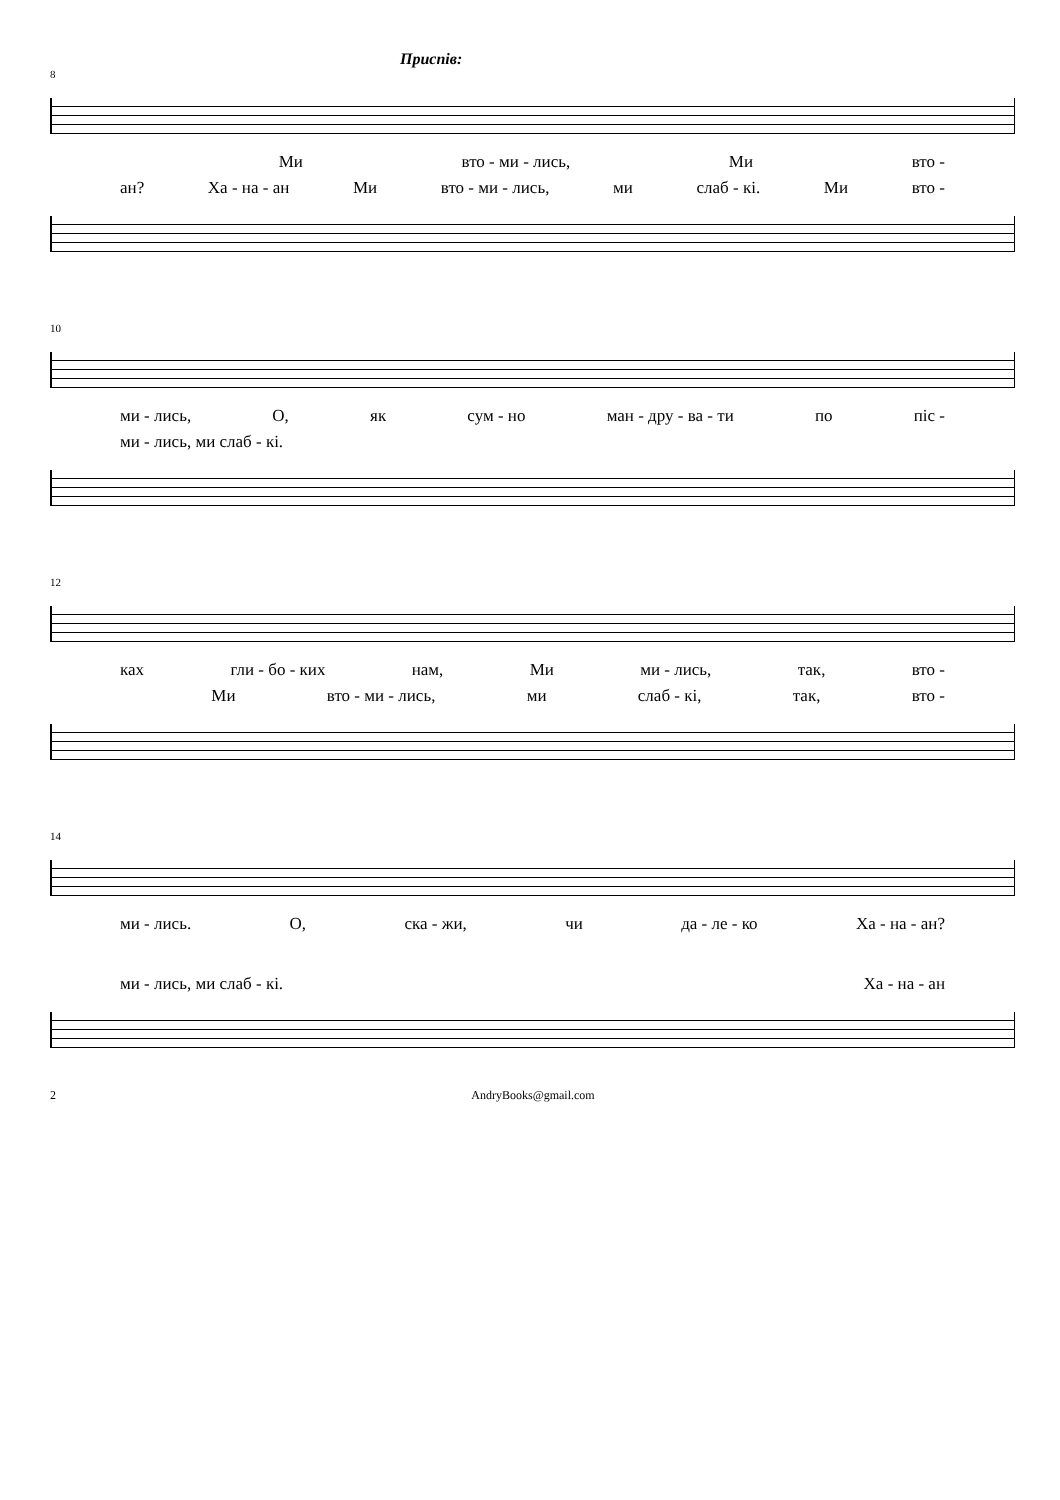Приспів:
8
Ми вто - ми - лись, Ми вто -
ан? Ха - на - ан Ми вто - ми - лись, ми слаб - кі. Ми вто -
10
ми - лись, О, як сум - но ман - дру - ва - ти по піс -
ми - лись, ми слаб - кі.
12
ках гли - бо - ких нам, Ми ми - лись, так, вто -
Ми вто - ми - лись, ми слаб - кі, так, вто -
14
ми - лись. О, ска - жи, чи да - ле - ко Ха - на - ан?
ми - лись, ми слаб - кі. Ха - на - ан
2 AndryBooks@gmail.com